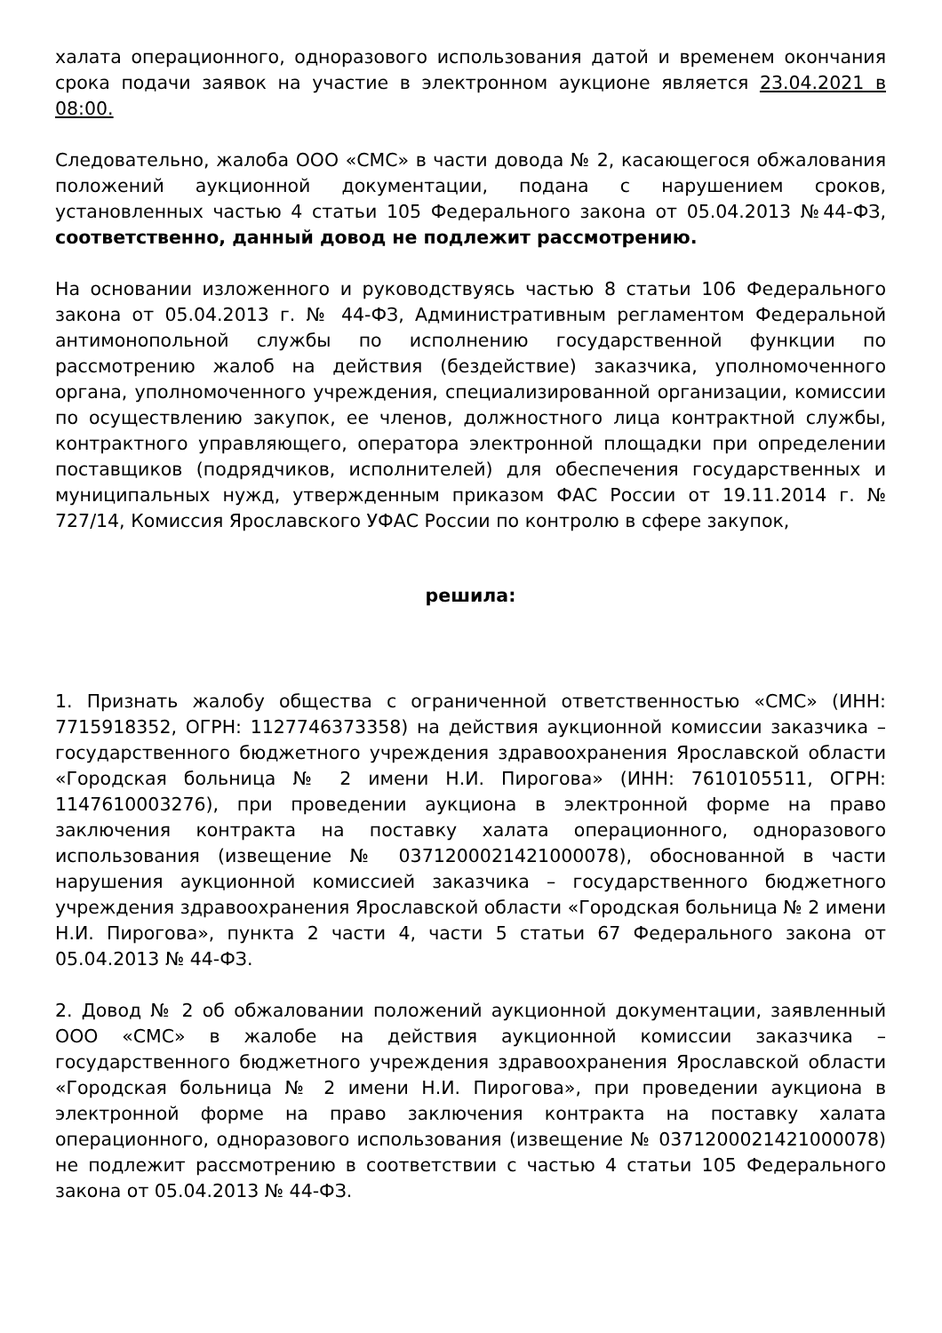халата операционного, одноразового использования датой и временем окончания срока подачи заявок на участие в электронном аукционе является 23.04.2021 в 08:00.
Следовательно, жалоба ООО «СМС» в части довода № 2, касающегося обжалования положений аукционной документации, подана с нарушением сроков, установленных частью 4 статьи 105 Федерального закона от 05.04.2013 №44-ФЗ, соответственно, данный довод не подлежит рассмотрению.
На основании изложенного и руководствуясь частью 8 статьи 106 Федерального закона от 05.04.2013 г. № 44-ФЗ, Административным регламентом Федеральной антимонопольной службы по исполнению государственной функции по рассмотрению жалоб на действия (бездействие) заказчика, уполномоченного органа, уполномоченного учреждения, специализированной организации, комиссии по осуществлению закупок, ее членов, должностного лица контрактной службы, контрактного управляющего, оператора электронной площадки при определении поставщиков (подрядчиков, исполнителей) для обеспечения государственных и муниципальных нужд, утвержденным приказом ФАС России от 19.11.2014 г. № 727/14, Комиссия Ярославского УФАС России по контролю в сфере закупок,
решила:
1. Признать жалобу общества с ограниченной ответственностью «СМС» (ИНН: 7715918352, ОГРН: 1127746373358) на действия аукционной комиссии заказчика – государственного бюджетного учреждения здравоохранения Ярославской области «Городская больница № 2 имени Н.И. Пирогова» (ИНН: 7610105511, ОГРН: 1147610003276), при проведении аукциона в электронной форме на право заключения контракта на поставку халата операционного, одноразового использования (извещение № 0371200021421000078), обоснованной в части нарушения аукционной комиссией заказчика – государственного бюджетного учреждения здравоохранения Ярославской области «Городская больница № 2 имени Н.И. Пирогова», пункта 2 части 4, части 5 статьи 67 Федерального закона от 05.04.2013 № 44-ФЗ.
2. Довод № 2 об обжаловании положений аукционной документации, заявленный ООО «СМС» в жалобе на действия аукционной комиссии заказчика – государственного бюджетного учреждения здравоохранения Ярославской области «Городская больница № 2 имени Н.И. Пирогова», при проведении аукциона в электронной форме на право заключения контракта на поставку халата операционного, одноразового использования (извещение № 0371200021421000078) не подлежит рассмотрению в соответствии с частью 4 статьи 105 Федерального закона от 05.04.2013 № 44-ФЗ.